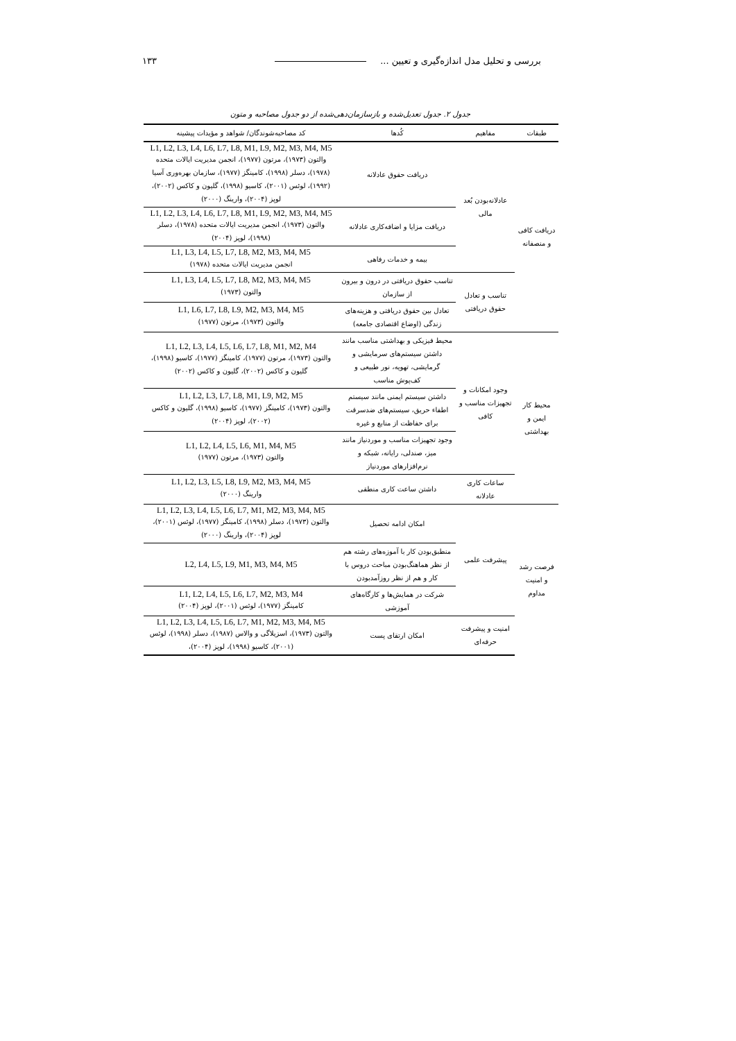بررسی و تحلیل مدل اندازه‌گیری و تعیین ... ۱۳۳
جدول ۲. جدول تعدیل‌شده و بازسازمان‌دهی‌شده از دو جدول مصاحبه و متون
| طبقات | مفاهیم | کُدها | کد مصاحبه‌شوندگان/ شواهد و مؤیدات پیشینه |
| --- | --- | --- | --- |
| دریافت کافی و منصفانه | عادلانه‌بودن بُعد مالی | دریافت حقوق عادلانه | L1, L2, L3, L4, L6, L7, L8, M1, L9, M2, M3, M4, M5 والتون (۱۹۷۳)، مرتون (۱۹۷۷)، انجمن مدیریت ایالات متحده (۱۹۷۸)، دسلر (۱۹۹۸)، کامینگز (۱۹۷۷)، سازمان بهره‌وری آسیا (۱۹۹۲)، لوئس (۲۰۰۱)، کاسیو (۱۹۹۸)، گلیون و کاکس (۲۰۰۲)، لوپز (۲۰۰۴)، وارینگ (۲۰۰۰) |
| | | دریافت مزایا و اضافه‌کاری عادلانه | L1, L2, L3, L4, L6, L7, L8, M1, L9, M2, M3, M4, M5 والتون (۱۹۷۳)، انجمن مدیریت ایالات متحده (۱۹۷۸)، دسلر (۱۹۹۸)، لوپز (۲۰۰۴) |
| | | بیمه و خدمات رفاهی | L1, L3, L4, L5, L7, L8, M2, M3, M4, M5 انجمن مدیریت ایالات متحده (۱۹۷۸) |
| | تناسب و تعادل حقوق دریافتی | تناسب حقوق دریافتی در درون و بیرون از سازمان | L1, L3, L4, L5, L7, L8, M2, M3, M4, M5 والتون (۱۹۷۳) |
| | | تعادل بین حقوق دریافتی و هزینه‌های زندگی (اوضاع اقتصادی جامعه) | L1, L6, L7, L8, L9, M2, M3, M4, M5 والتون (۱۹۷۳)، مرتون (۱۹۷۷) |
| محیط کار ایمن و بهداشتی | وجود امکانات و تجهیزات مناسب و کافی | محیط فیزیکی و بهداشتی مناسب مانند داشتن سیستم‌های سرمایشی و گرمایشی، تهویه، نور طبیعی و کف‌پوش مناسب | L1, L2, L3, L4, L5, L6, L7, L8, M1, M2, M4 والتون (۱۹۷۳)، مرتون (۱۹۷۷)، کامینگز (۱۹۷۷)، کاسیو (۱۹۹۸)، گلیون و کاکس (۲۰۰۲)، گلیون و کاکس (۲۰۰۲) |
| | | داشتن سیستم ایمنی مانند سیستم اطفاء حریق، سیستم‌های ضدسرقت برای حفاظت از منابع و غیره | L1, L2, L3, L7, L8, M1, L9, M2, M5 والتون (۱۹۷۳)، کامینگز (۱۹۷۷)، کاسیو (۱۹۹۸)، گلیون و کاکس (۲۰۰۲)، لوپز (۲۰۰۴) |
| | | وجود تجهیزات مناسب و موردنیاز مانند میز، صندلی، رایانه، شبکه و نرم‌افزارهای موردنیاز | L1, L2, L4, L5, L6, M1, M4, M5 والتون (۱۹۷۳)، مرتون (۱۹۷۷) |
| | ساعات کاری عادلانه | داشتن ساعت کاری منطقی | L1, L2, L3, L5, L8, L9, M2, M3, M4, M5 وارینگ (۲۰۰۰) |
| فرصت رشد و امنیت مداوم | پیشرفت علمی | امکان ادامه تحصیل | L1, L2, L3, L4, L5, L6, L7, M1, M2, M3, M4, M5 والتون (۱۹۷۳)، دسلر (۱۹۹۸)، کامینگز (۱۹۷۷)، لوئس (۲۰۰۱)، لوپز (۲۰۰۴)، وارینگ (۲۰۰۰) |
| | | منطبق‌بودن کار با آموزه‌های رشته هم از نظر هماهنگ‌بودن مباحث دروس با کار و هم از نظر روزآمدبودن | L2, L4, L5, L9, M1, M3, M4, M5 |
| | | شرکت در همایش‌ها و کارگاه‌های آموزشی | L1, L2, L4, L5, L6, L7, M2, M3, M4 کامینگز (۱۹۷۷)، لوئس (۲۰۰۱)، لوپز (۲۰۰۴) |
| | امنیت و پیشرفت حرفه‌ای | امکان ارتقای پست | L1, L2, L3, L4, L5, L6, L7, M1, M2, M3, M4, M5 والتون (۱۹۷۳)، اسزیلاگی و والاس (۱۹۸۷)، دسلر (۱۹۹۸)، لوئس (۲۰۰۱)، کاسیو (۱۹۹۸)، لوپز (۲۰۰۴)، |